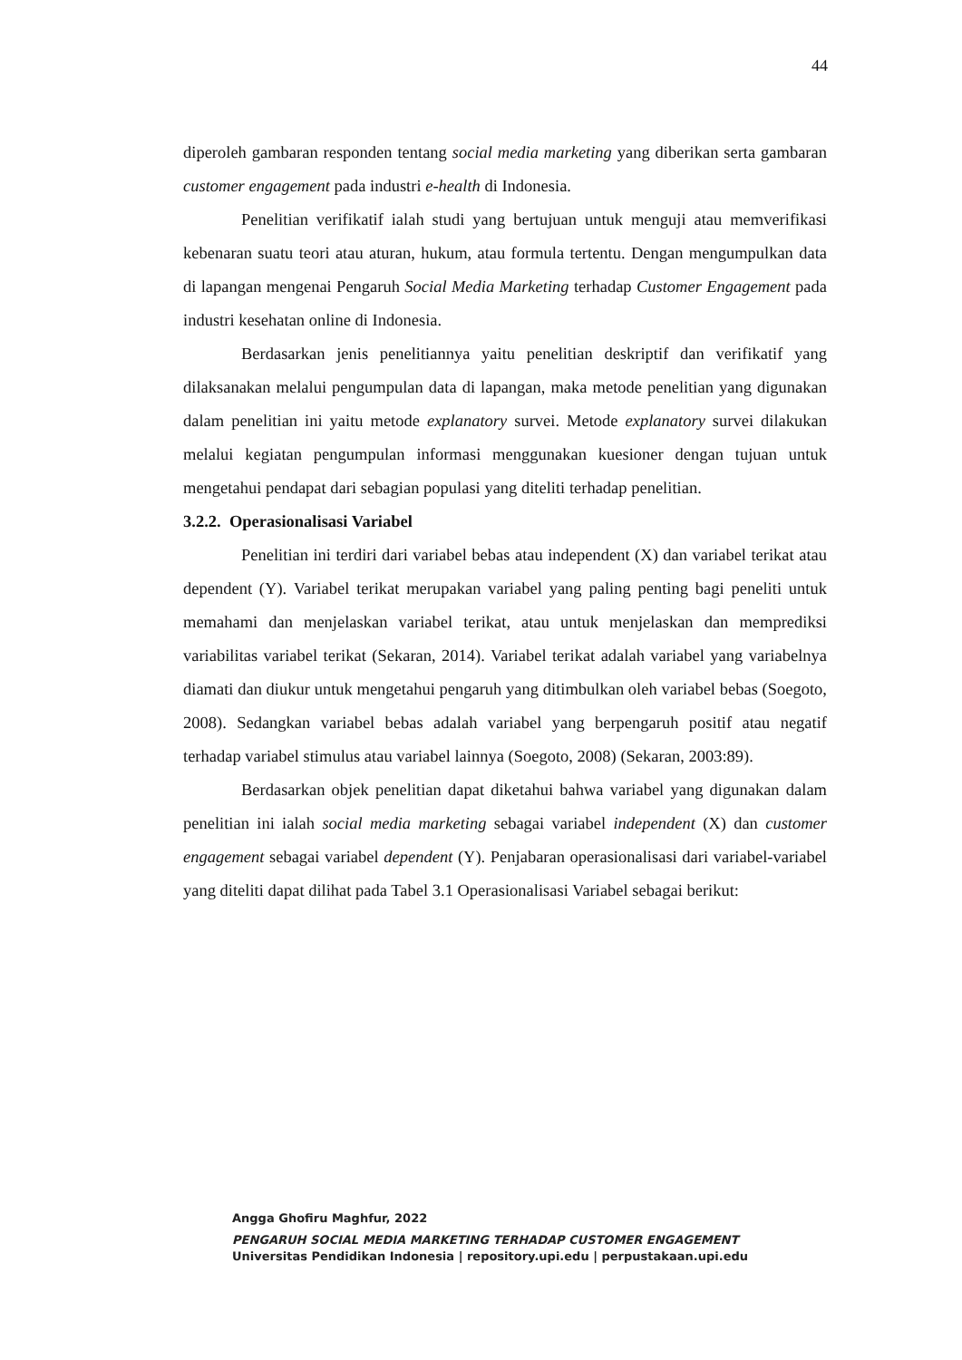44
diperoleh gambaran responden tentang social media marketing yang diberikan serta gambaran customer engagement pada industri e-health di Indonesia.
Penelitian verifikatif ialah studi yang bertujuan untuk menguji atau memverifikasi kebenaran suatu teori atau aturan, hukum, atau formula tertentu. Dengan mengumpulkan data di lapangan mengenai Pengaruh Social Media Marketing terhadap Customer Engagement pada industri kesehatan online di Indonesia.
Berdasarkan jenis penelitiannya yaitu penelitian deskriptif dan verifikatif yang dilaksanakan melalui pengumpulan data di lapangan, maka metode penelitian yang digunakan dalam penelitian ini yaitu metode explanatory survei. Metode explanatory survei dilakukan melalui kegiatan pengumpulan informasi menggunakan kuesioner dengan tujuan untuk mengetahui pendapat dari sebagian populasi yang diteliti terhadap penelitian.
3.2.2. Operasionalisasi Variabel
Penelitian ini terdiri dari variabel bebas atau independent (X) dan variabel terikat atau dependent (Y). Variabel terikat merupakan variabel yang paling penting bagi peneliti untuk memahami dan menjelaskan variabel terikat, atau untuk menjelaskan dan memprediksi variabilitas variabel terikat (Sekaran, 2014). Variabel terikat adalah variabel yang variabelnya diamati dan diukur untuk mengetahui pengaruh yang ditimbulkan oleh variabel bebas (Soegoto, 2008). Sedangkan variabel bebas adalah variabel yang berpengaruh positif atau negatif terhadap variabel stimulus atau variabel lainnya (Soegoto, 2008) (Sekaran, 2003:89).
Berdasarkan objek penelitian dapat diketahui bahwa variabel yang digunakan dalam penelitian ini ialah social media marketing sebagai variabel independent (X) dan customer engagement sebagai variabel dependent (Y). Penjabaran operasionalisasi dari variabel-variabel yang diteliti dapat dilihat pada Tabel 3.1 Operasionalisasi Variabel sebagai berikut:
Angga Ghofiru Maghfur, 2022
PENGARUH SOCIAL MEDIA MARKETING TERHADAP CUSTOMER ENGAGEMENT
Universitas Pendidikan Indonesia | repository.upi.edu | perpustakaan.upi.edu